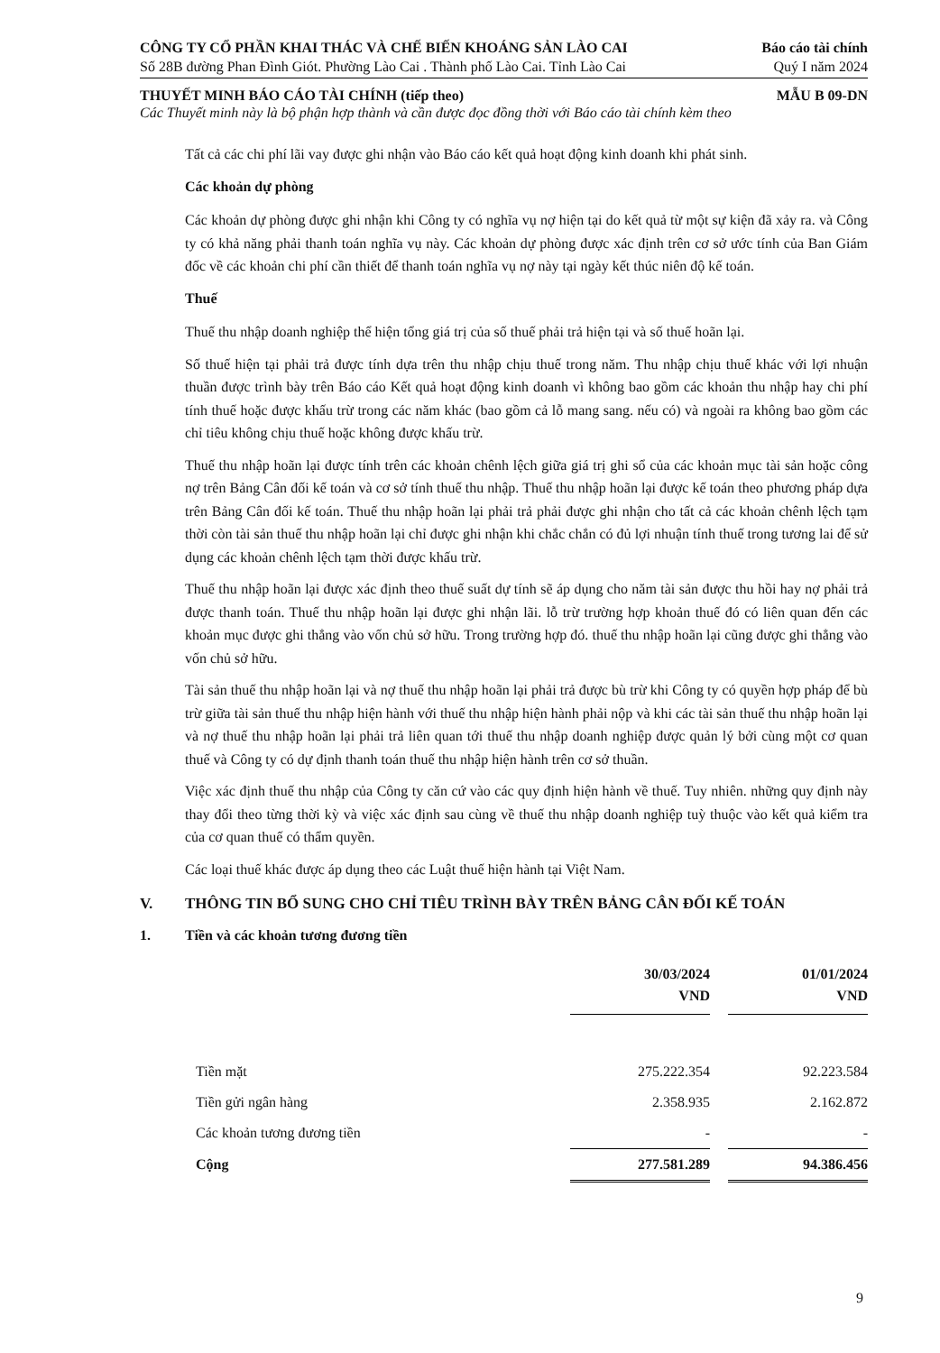CÔNG TY CỔ PHẦN KHAI THÁC VÀ CHẾ BIẾN KHOÁNG SẢN LÀO CAI Báo cáo tài chính
Số 28B đường Phan Đình Giót. Phường Lào Cai . Thành phố Lào Cai. Tỉnh Lào Cai Quý I năm 2024
THUYẾT MINH BÁO CÁO TÀI CHÍNH (tiếp theo) MẪU B 09-DN
Các Thuyết minh này là bộ phận hợp thành và cần được đọc đồng thời với Báo cáo tài chính kèm theo
Tất cả các chi phí lãi vay được ghi nhận vào Báo cáo kết quả hoạt động kinh doanh khi phát sinh.
Các khoản dự phòng
Các khoản dự phòng được ghi nhận khi Công ty có nghĩa vụ nợ hiện tại do kết quả từ một sự kiện đã xảy ra. và Công ty có khả năng phải thanh toán nghĩa vụ này. Các khoản dự phòng được xác định trên cơ sở ước tính của Ban Giám đốc về các khoản chi phí cần thiết để thanh toán nghĩa vụ nợ này tại ngày kết thúc niên độ kế toán.
Thuế
Thuế thu nhập doanh nghiệp thể hiện tổng giá trị của số thuế phải trả hiện tại và số thuế hoãn lại.
Số thuế hiện tại phải trả được tính dựa trên thu nhập chịu thuế trong năm. Thu nhập chịu thuế khác với lợi nhuận thuần được trình bày trên Báo cáo Kết quả hoạt động kinh doanh vì không bao gồm các khoản thu nhập hay chi phí tính thuế hoặc được khấu trừ trong các năm khác (bao gồm cả lỗ mang sang. nếu có) và ngoài ra không bao gồm các chỉ tiêu không chịu thuế hoặc không được khấu trừ.
Thuế thu nhập hoãn lại được tính trên các khoản chênh lệch giữa giá trị ghi sổ của các khoản mục tài sản hoặc công nợ trên Bảng Cân đối kế toán và cơ sở tính thuế thu nhập. Thuế thu nhập hoãn lại được kế toán theo phương pháp dựa trên Bảng Cân đối kế toán. Thuế thu nhập hoãn lại phải trả phải được ghi nhận cho tất cả các khoản chênh lệch tạm thời còn tài sản thuế thu nhập hoãn lại chỉ được ghi nhận khi chắc chắn có đủ lợi nhuận tính thuế trong tương lai để sử dụng các khoản chênh lệch tạm thời được khấu trừ.
Thuế thu nhập hoãn lại được xác định theo thuế suất dự tính sẽ áp dụng cho năm tài sản được thu hồi hay nợ phải trả được thanh toán. Thuế thu nhập hoãn lại được ghi nhận lãi. lỗ trừ trường hợp khoản thuế đó có liên quan đến các khoản mục được ghi thẳng vào vốn chủ sở hữu. Trong trường hợp đó. thuế thu nhập hoãn lại cũng được ghi thẳng vào vốn chủ sở hữu.
Tài sản thuế thu nhập hoãn lại và nợ thuế thu nhập hoãn lại phải trả được bù trừ khi Công ty có quyền hợp pháp để bù trừ giữa tài sản thuế thu nhập hiện hành với thuế thu nhập hiện hành phải nộp và khi các tài sản thuế thu nhập hoãn lại và nợ thuế thu nhập hoãn lại phải trả liên quan tới thuế thu nhập doanh nghiệp được quản lý bởi cùng một cơ quan thuế và Công ty có dự định thanh toán thuế thu nhập hiện hành trên cơ sở thuần.
Việc xác định thuế thu nhập của Công ty căn cứ vào các quy định hiện hành về thuế. Tuy nhiên. những quy định này thay đổi theo từng thời kỳ và việc xác định sau cùng về thuế thu nhập doanh nghiệp tuỳ thuộc vào kết quả kiểm tra của cơ quan thuế có thẩm quyền.
Các loại thuế khác được áp dụng theo các Luật thuế hiện hành tại Việt Nam.
V. THÔNG TIN BỔ SUNG CHO CHỈ TIÊU TRÌNH BÀY TRÊN BẢNG CÂN ĐỐI KẾ TOÁN
1. Tiền và các khoản tương đương tiền
| | 30/03/2024 VND | | 01/01/2024 VND |
| Tiền mặt | 275.222.354 | | 92.223.584 |
| Tiền gửi ngân hàng | 2.358.935 | | 2.162.872 |
| Các khoản tương đương tiền | - | | - |
| Cộng | 277.581.289 | | 94.386.456 |
9